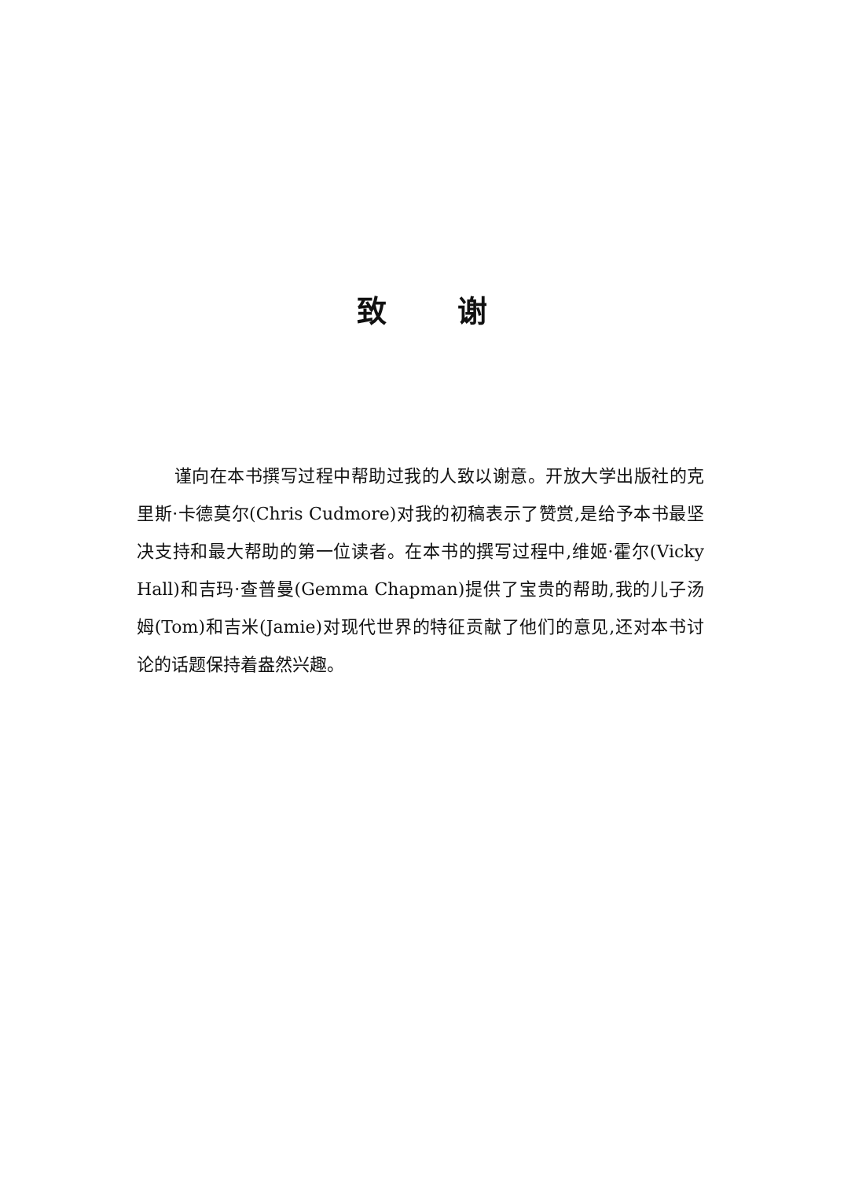致谢
谨向在本书撰写过程中帮助过我的人致以谢意。开放大学出版社的克里斯·卡德莫尔(Chris Cudmore)对我的初稿表示了赞赏,是给予本书最坚决支持和最大帮助的第一位读者。在本书的撰写过程中,维姬·霍尔(Vicky Hall)和吉玛·查普曼(Gemma Chapman)提供了宝贵的帮助,我的儿子汤姆(Tom)和吉米(Jamie)对现代世界的特征贡献了他们的意见,还对本书讨论的话题保持着盎然兴趣。